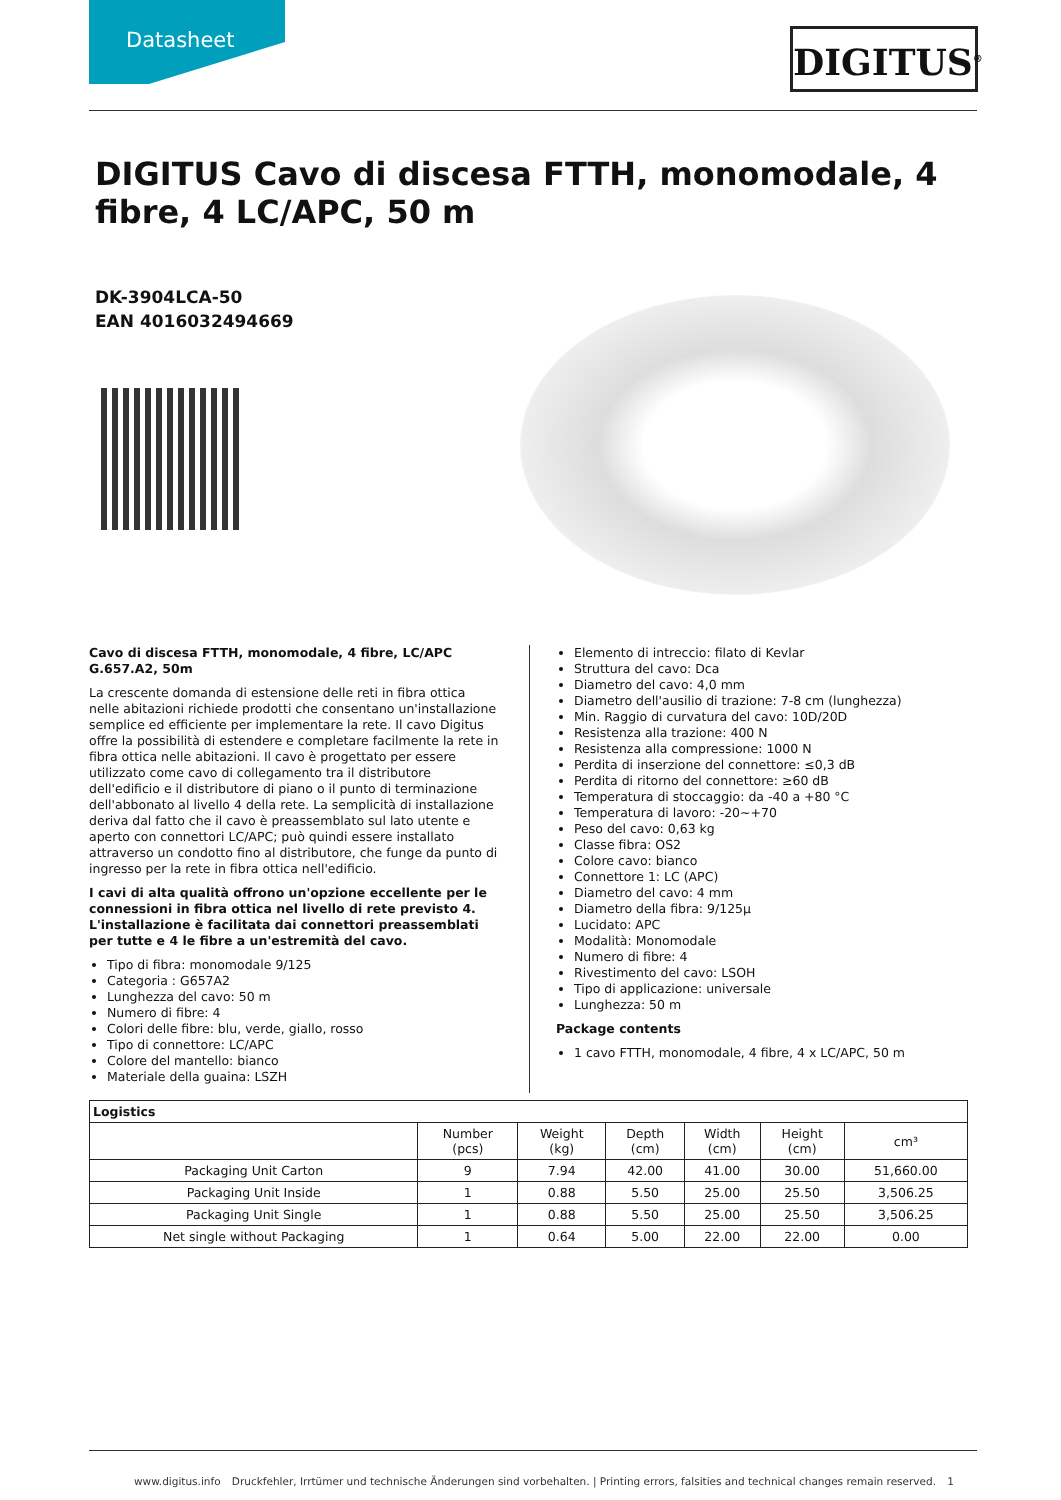Datasheet
DIGITUS<sup>®</sup>
DIGITUS Cavo di discesa FTTH, monomodale, 4 fibre, 4 LC/APC, 50 m
DK-3904LCA-50
EAN 4016032494669
Cavo di discesa FTTH, monomodale, 4 fibre, LC/APC G.657.A2, 50m
La crescente domanda di estensione delle reti in fibra ottica nelle abitazioni richiede prodotti che consentano un'installazione semplice ed efficiente per implementare la rete. Il cavo Digitus offre la possibilità di estendere e completare facilmente la rete in fibra ottica nelle abitazioni. Il cavo è progettato per essere utilizzato come cavo di collegamento tra il distributore dell'edificio e il distributore di piano o il punto di terminazione dell'abbonato al livello 4 della rete. La semplicità di installazione deriva dal fatto che il cavo è preassemblato sul lato utente e aperto con connettori LC/APC; può quindi essere installato attraverso un condotto fino al distributore, che funge da punto di ingresso per la rete in fibra ottica nell'edificio.
I cavi di alta qualità offrono un'opzione eccellente per le connessioni in fibra ottica nel livello di rete previsto 4. L'installazione è facilitata dai connettori preassemblati per tutte e 4 le fibre a un'estremità del cavo.
Tipo di fibra: monomodale 9/125
Categoria : G657A2
Lunghezza del cavo: 50 m
Numero di fibre: 4
Colori delle fibre: blu, verde, giallo, rosso
Tipo di connettore: LC/APC
Colore del mantello: bianco
Materiale della guaina: LSZH
Elemento di intreccio: filato di Kevlar
Struttura del cavo: Dca
Diametro del cavo: 4,0 mm
Diametro dell'ausilio di trazione: 7-8 cm (lunghezza)
Min. Raggio di curvatura del cavo: 10D/20D
Resistenza alla trazione: 400 N
Resistenza alla compressione: 1000 N
Perdita di inserzione del connettore: ≤0,3 dB
Perdita di ritorno del connettore: ≥60 dB
Temperatura di stoccaggio: da -40 a +80 °C
Temperatura di lavoro: -20~+70
Peso del cavo: 0,63 kg
Classe fibra: OS2
Colore cavo: bianco
Connettore 1: LC (APC)
Diametro del cavo: 4 mm
Diametro della fibra: 9/125µ
Lucidato: APC
Modalità: Monomodale
Numero di fibre: 4
Rivestimento del cavo: LSOH
Tipo di applicazione: universale
Lunghezza: 50 m
Package contents
1 cavo FTTH, monomodale, 4 fibre, 4 x LC/APC, 50 m
| Logistics | | | | | | |
| --- | --- | --- | --- | --- | --- | --- |
| | Number (pcs) | Weight (kg) | Depth (cm) | Width (cm) | Height (cm) | cm³ |
| Packaging Unit Carton | 9 | 7.94 | 42.00 | 41.00 | 30.00 | 51,660.00 |
| Packaging Unit Inside | 1 | 0.88 | 5.50 | 25.00 | 25.50 | 3,506.25 |
| Packaging Unit Single | 1 | 0.88 | 5.50 | 25.00 | 25.50 | 3,506.25 |
| Net single without Packaging | 1 | 0.64 | 5.00 | 22.00 | 22.00 | 0.00 |
www.digitus.info Druckfehler, Irrtümer und technische Änderungen sind vorbehalten. | Printing errors, falsities and technical changes remain reserved. 1